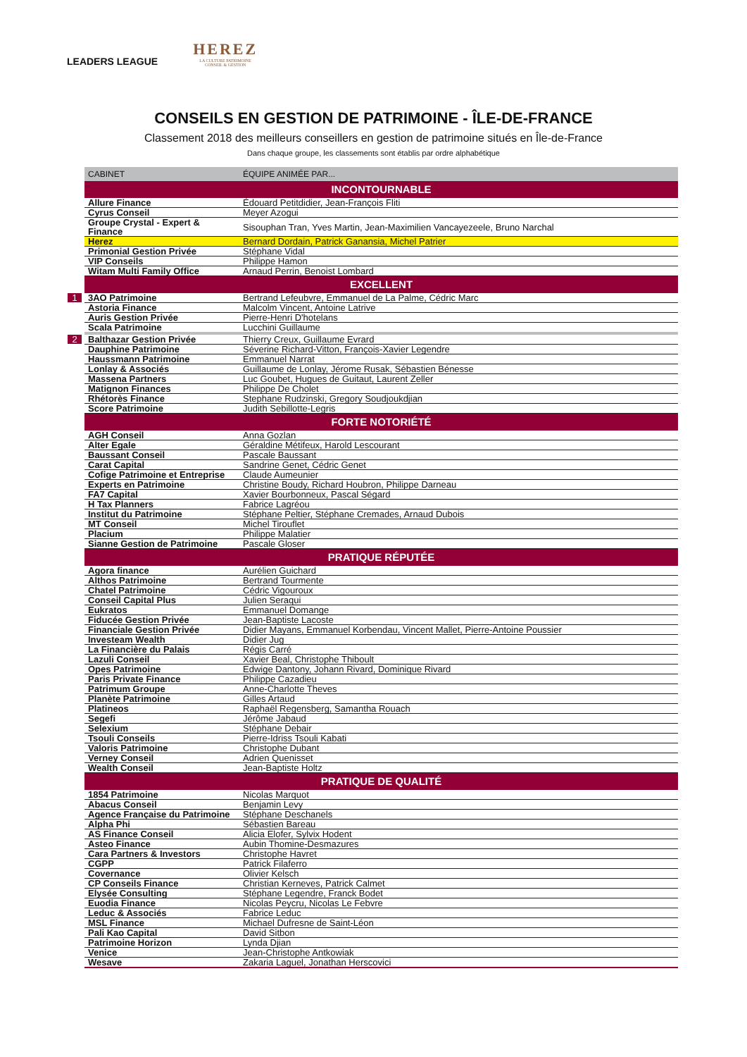LEADERS LEAGUE
HEREZ
LA CULTURE PATRIMOINE
CONSEIL & GESTION
CONSEILS EN GESTION DE PATRIMOINE - ÎLE-DE-FRANCE
Classement 2018 des meilleurs conseillers en gestion de patrimoine situés en Île-de-France
Dans chaque groupe, les classements sont établis par ordre alphabétique
| CABINET | ÉQUIPE ANIMÉE PAR... |
| --- | --- |
| INCONTOURNABLE | |
| Allure Finance | Édouard Petitdidier, Jean-François Fliti |
| Cyrus Conseil | Meyer Azogui |
| Groupe Crystal - Expert & Finance | Sisouphan Tran, Yves Martin, Jean-Maximilien Vancayezeele, Bruno Narchal |
| Herez | Bernard Dordain, Patrick Ganansia, Michel Patrier |
| Primonial Gestion Privée | Stéphane Vidal |
| VIP Conseils | Philippe Hamon |
| Witam Multi Family Office | Arnaud Perrin, Benoist Lombard |
| EXCELLENT | |
| 1 3AO Patrimoine | Bertrand Lefeubvre, Emmanuel de La Palme, Cédric Marc |
| Astoria Finance | Malcolm Vincent, Antoine Latrive |
| Auris Gestion Privée | Pierre-Henri D'hotelans |
| Scala Patrimoine | Lucchini Guillaume |
| 2 Balthazar Gestion Privée | Thierry Creux, Guillaume Evrard |
| Dauphine Patrimoine | Séverine Richard-Vitton, François-Xavier Legendre |
| Haussmann Patrimoine | Emmanuel Narrat |
| Lonlay & Associés | Guillaume de Lonlay, Jérome Rusak, Sébastien Bénesse |
| Massena Partners | Luc Goubet, Hugues de Guitaut, Laurent Zeller |
| Matignon Finances | Philippe De Cholet |
| Rhétorès Finance | Stephane Rudzinski, Gregory Soudjoukdjian |
| Score Patrimoine | Judith Sebillotte-Legris |
| FORTE NOTORIÉTÉ | |
| AGH Conseil | Anna Gozlan |
| Alter Egale | Géraldine Métifeux, Harold Lescourant |
| Baussant Conseil | Pascale Baussant |
| Carat Capital | Sandrine Genet, Cédric Genet |
| Cofige Patrimoine et Entreprise | Claude Aumeunier |
| Experts en Patrimoine | Christine Boudy, Richard Houbron, Philippe Darneau |
| FA7 Capital | Xavier Bourbonneux, Pascal Ségard |
| H Tax Planners | Fabrice Lagréou |
| Institut du Patrimoine | Stéphane Peltier, Stéphane Cremades, Arnaud Dubois |
| MT Conseil | Michel Tirouflet |
| Placium | Philippe Malatier |
| Sianne Gestion de Patrimoine | Pascale Gloser |
| PRATIQUE RÉPUTÉE | |
| Agora finance | Aurélien Guichard |
| Althos Patrimoine | Bertrand Tourmente |
| Chatel Patrimoine | Cédric Vigouroux |
| Conseil Capital Plus | Julien Seraqui |
| Eukratos | Emmanuel Domange |
| Fiducée Gestion Privée | Jean-Baptiste Lacoste |
| Financiale Gestion Privée | Didier Mayans, Emmanuel Korbendau, Vincent Mallet, Pierre-Antoine Poussier |
| Investeam Wealth | Didier Jug |
| La Financière du Palais | Régis Carré |
| Lazuli Conseil | Xavier Beal, Christophe Thiboult |
| Opes Patrimoine | Edwige Dantony, Johann Rivard, Dominique Rivard |
| Paris Private Finance | Philippe Cazadieu |
| Patrimum Groupe | Anne-Charlotte Theves |
| Planète Patrimoine | Gilles Artaud |
| Platineos | Raphaël Regensberg, Samantha Rouach |
| Segefi | Jérôme Jabaud |
| Selexium | Stéphane Debair |
| Tsouli Conseils | Pierre-Idriss Tsouli Kabati |
| Valoris Patrimoine | Christophe Dubant |
| Verney Conseil | Adrien Quenisset |
| Wealth Conseil | Jean-Baptiste Holtz |
| PRATIQUE DE QUALITÉ | |
| 1854 Patrimoine | Nicolas Marquot |
| Abacus Conseil | Benjamin Levy |
| Agence Française du Patrimoine | Stéphane Deschanels |
| Alpha Phi | Sébastien Bareau |
| AS Finance Conseil | Alicia Elofer, Sylvix Hodent |
| Asteo Finance | Aubin Thomine-Desmazures |
| Cara Partners & Investors | Christophe Havret |
| CGPP | Patrick Filaferro |
| Covernance | Olivier Kelsch |
| CP Conseils Finance | Christian Kerneves, Patrick Calmet |
| Elysée Consulting | Stéphane Legendre, Franck Bodet |
| Euodia Finance | Nicolas Peycru, Nicolas Le Febvre |
| Leduc & Associés | Fabrice Leduc |
| MSL Finance | Michael Dufresne de Saint-Léon |
| Pali Kao Capital | David Sitbon |
| Patrimoine Horizon | Lynda Djian |
| Venice | Jean-Christophe Antkowiak |
| Wesave | Zakaria Laguel, Jonathan Herscovici |